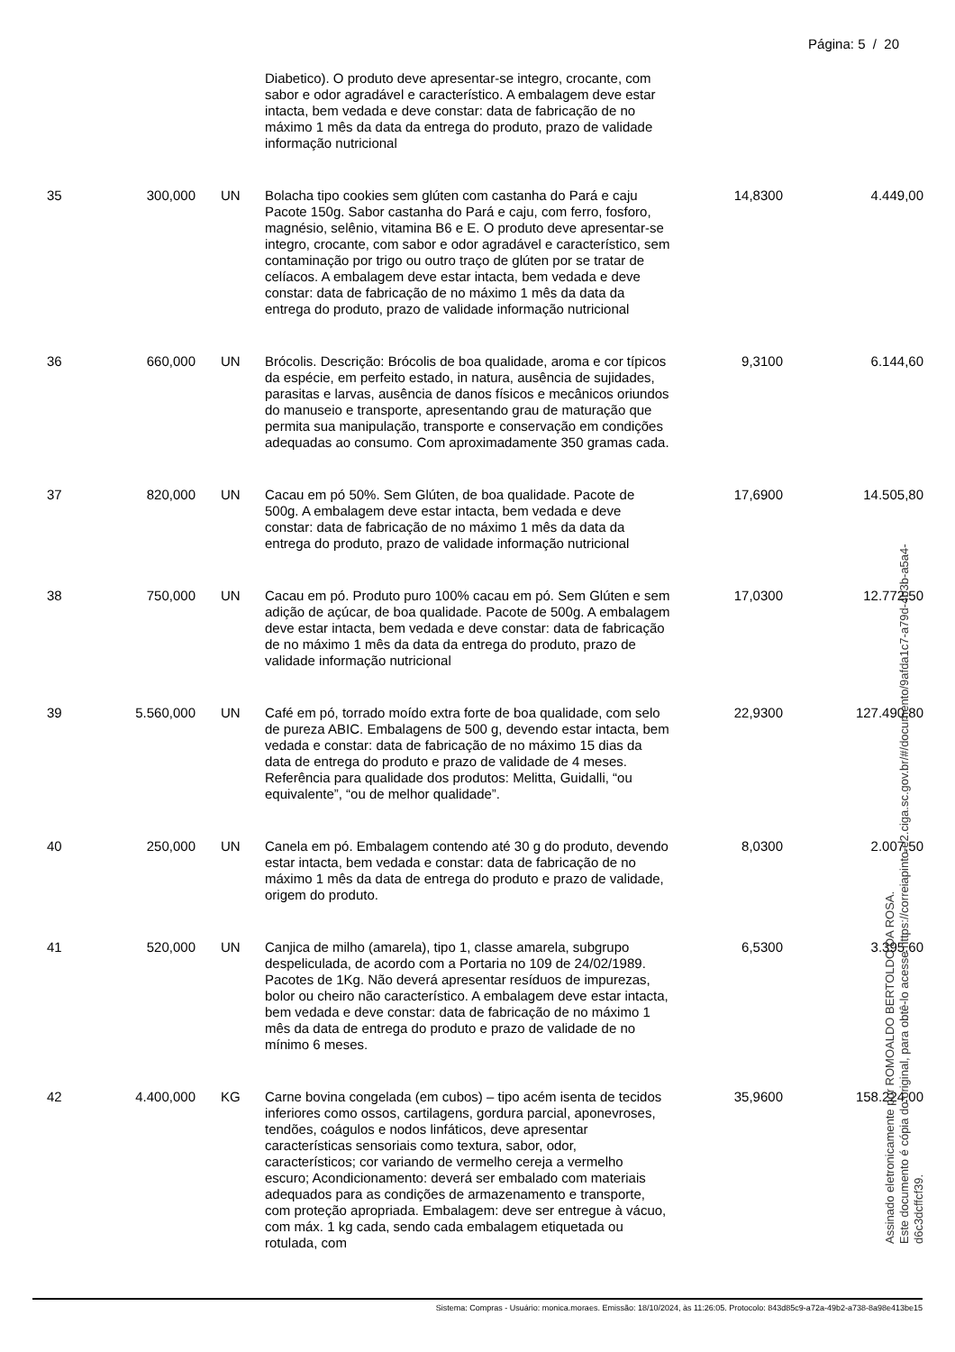Página: 5 / 20
| | | | Diabetico). O produto deve apresentar-se integro, crocante, com sabor e odor agradável e característico. A embalagem deve estar intacta, bem vedada e deve constar: data de fabricação de no máximo 1 mês da data da entrega do produto, prazo de validade informação nutricional | | |
| 35 | 300,000 | UN | Bolacha tipo cookies sem glúten com castanha do Pará e caju Pacote 150g. Sabor castanha do Pará e caju, com ferro, fosforo, magnésio, selênio, vitamina B6 e E. O produto deve apresentar-se integro, crocante, com sabor e odor agradável e característico, sem contaminação por trigo ou outro traço de glúten por se tratar de celíacos. A embalagem deve estar intacta, bem vedada e deve constar: data de fabricação de no máximo 1 mês da data da entrega do produto, prazo de validade informação nutricional | 14,8300 | 4.449,00 |
| 36 | 660,000 | UN | Brócolis. Descrição: Brócolis de boa qualidade, aroma e cor típicos da espécie, em perfeito estado, in natura, ausência de sujidades, parasitas e larvas, ausência de danos físicos e mecânicos oriundos do manuseio e transporte, apresentando grau de maturação que permita sua manipulação, transporte e conservação em condições adequadas ao consumo. Com aproximadamente 350 gramas cada. | 9,3100 | 6.144,60 |
| 37 | 820,000 | UN | Cacau em pó 50%. Sem Glúten, de boa qualidade. Pacote de 500g. A embalagem deve estar intacta, bem vedada e deve constar: data de fabricação de no máximo 1 mês da data da entrega do produto, prazo de validade informação nutricional | 17,6900 | 14.505,80 |
| 38 | 750,000 | UN | Cacau em pó. Produto puro 100% cacau em pó. Sem Glúten e sem adição de açúcar, de boa qualidade. Pacote de 500g. A embalagem deve estar intacta, bem vedada e deve constar: data de fabricação de no máximo 1 mês da data da entrega do produto, prazo de validade informação nutricional | 17,0300 | 12.772,50 |
| 39 | 5.560,000 | UN | Café em pó, torrado moído extra forte de boa qualidade, com selo de pureza ABIC. Embalagens de 500 g, devendo estar intacta, bem vedada e constar: data de fabricação de no máximo 15 dias da data de entrega do produto e prazo de validade de 4 meses. Referência para qualidade dos produtos: Melitta, Guidalli, “ou equivalente”, “ou de melhor qualidade”. | 22,9300 | 127.490,80 |
| 40 | 250,000 | UN | Canela em pó. Embalagem contendo até 30 g do produto, devendo estar intacta, bem vedada e constar: data de fabricação de no máximo 1 mês da data de entrega do produto e prazo de validade, origem do produto. | 8,0300 | 2.007,50 |
| 41 | 520,000 | UN | Canjica de milho (amarela), tipo 1, classe amarela, subgrupo despeliculada, de acordo com a Portaria no 109 de 24/02/1989. Pacotes de 1Kg. Não deverá apresentar resíduos de impurezas, bolor ou cheiro não característico. A embalagem deve estar intacta, bem vedada e deve constar: data de fabricação de no máximo 1 mês da data de entrega do produto e prazo de validade de no mínimo 6 meses. | 6,5300 | 3.395,60 |
| 42 | 4.400,000 | KG | Carne bovina congelada (em cubos) – tipo acém isenta de tecidos inferiores como ossos, cartilagens, gordura parcial, aponevroses, tendões, coágulos e nodos linfáticos, deve apresentar características sensoriais como textura, sabor, odor, característicos; cor variando de vermelho cereja a vermelho escuro; Acondicionamento: deverá ser embalado com materiais adequados para as condições de armazenamento e transporte, com proteção apropriada. Embalagem: deve ser entregue à vácuo, com máx. 1 kg cada, sendo cada embalagem etiquetada ou rotulada, com | 35,9600 | 158.224,00 |
Sistema: Compras - Usuário: monica.moraes. Emissão: 18/10/2024, às 11:26:05. Protocolo: 843d85c9-a72a-49b2-a738-8a98e413be15
Assinado eletronicamente por ROMOALDO BERTOLDO DA ROSA.
Este documento é cópia do original, para obtê-lo acesse https://correiapinto-e2.ciga.sc.gov.br/#/documento/9afda1c7-a79d-4b3b-a5a4-d6c3dcffcf39.